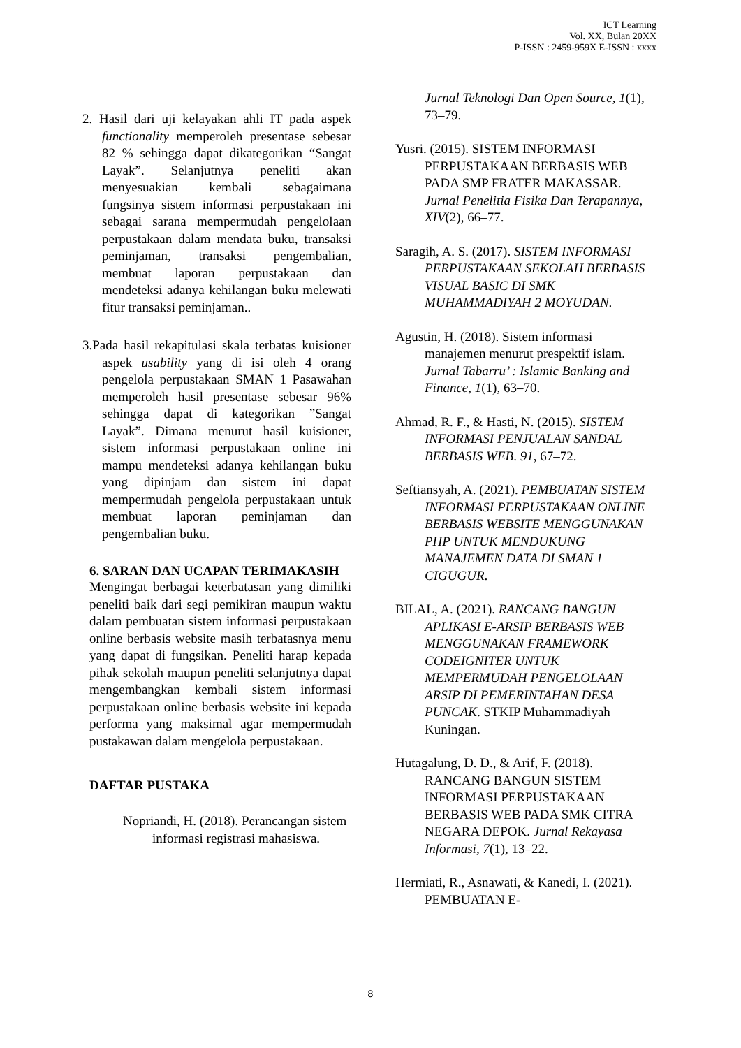ICT Learning
Vol. XX, Bulan 20XX
P-ISSN : 2459-959X E-ISSN : xxxx
2. Hasil dari uji kelayakan ahli IT pada aspek functionality memperoleh presentase sebesar 82 % sehingga dapat dikategorikan “Sangat Layak”. Selanjutnya peneliti akan menyesuakian kembali sebagaimana fungsinya sistem informasi perpustakaan ini sebagai sarana mempermudah pengelolaan perpustakaan dalam mendata buku, transaksi peminjaman, transaksi pengembalian, membuat laporan perpustakaan dan mendeteksi adanya kehilangan buku melewati fitur transaksi peminjaman..
3.Pada hasil rekapitulasi skala terbatas kuisioner aspek usability yang di isi oleh 4 orang pengelola perpustakaan SMAN 1 Pasawahan memperoleh hasil presentase sebesar 96% sehingga dapat di kategorikan ”Sangat Layak”. Dimana menurut hasil kuisioner, sistem informasi perpustakaan online ini mampu mendeteksi adanya kehilangan buku yang dipinjam dan sistem ini dapat mempermudah pengelola perpustakaan untuk membuat laporan peminjaman dan pengembalian buku.
6. SARAN DAN UCAPAN TERIMAKASIH
Mengingat berbagai keterbatasan yang dimiliki peneliti baik dari segi pemikiran maupun waktu dalam pembuatan sistem informasi perpustakaan online berbasis website masih terbatasnya menu yang dapat di fungsikan. Peneliti harap kepada pihak sekolah maupun peneliti selanjutnya dapat mengembangkan kembali sistem informasi perpustakaan online berbasis website ini kepada performa yang maksimal agar mempermudah pustakawan dalam mengelola perpustakaan.
DAFTAR PUSTAKA
Nopriandi, H. (2018). Perancangan sistem informasi registrasi mahasiswa.
Jurnal Teknologi Dan Open Source, 1(1), 73–79.
Yusri. (2015). SISTEM INFORMASI PERPUSTAKAAN BERBASIS WEB PADA SMP FRATER MAKASSAR. Jurnal Penelitia Fisika Dan Terapannya, XIV(2), 66–77.
Saragih, A. S. (2017). SISTEM INFORMASI PERPUSTAKAAN SEKOLAH BERBASIS VISUAL BASIC DI SMK MUHAMMADIYAH 2 MOYUDAN.
Agustin, H. (2018). Sistem informasi manajemen menurut prespektif islam. Jurnal Tabarru’ : Islamic Banking and Finance, 1(1), 63–70.
Ahmad, R. F., & Hasti, N. (2015). SISTEM INFORMASI PENJUALAN SANDAL BERBASIS WEB. 91, 67–72.
Seftiansyah, A. (2021). PEMBUATAN SISTEM INFORMASI PERPUSTAKAAN ONLINE BERBASIS WEBSITE MENGGUNAKAN PHP UNTUK MENDUKUNG MANAJEMEN DATA DI SMAN 1 CIGUGUR.
BILAL, A. (2021). RANCANG BANGUN APLIKASI E-ARSIP BERBASIS WEB MENGGUNAKAN FRAMEWORK CODEIGNITER UNTUK MEMPERMUDAH PENGELOLAAN ARSIP DI PEMERINTAHAN DESA PUNCAK. STKIP Muhammadiyah Kuningan.
Hutagalung, D. D., & Arif, F. (2018). RANCANG BANGUN SISTEM INFORMASI PERPUSTAKAAN BERBASIS WEB PADA SMK CITRA NEGARA DEPOK. Jurnal Rekayasa Informasi, 7(1), 13–22.
Hermiati, R., Asnawati, & Kanedi, I. (2021). PEMBUATAN E-
8